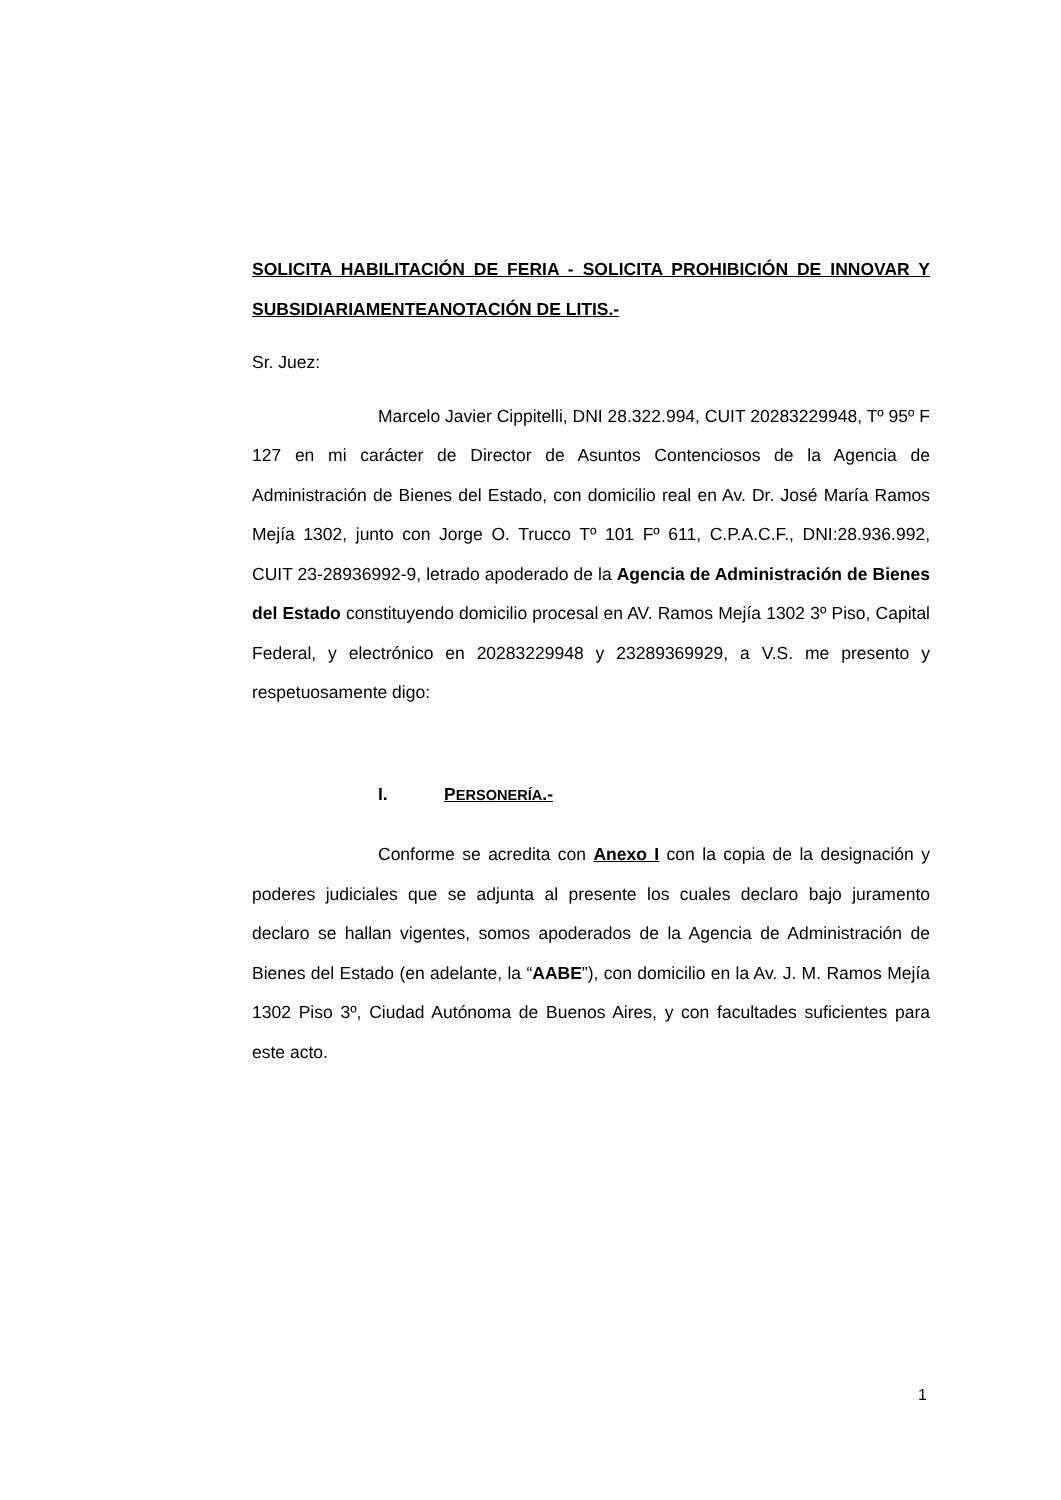SOLICITA HABILITACIÓN DE FERIA - SOLICITA PROHIBICIÓN DE INNOVAR Y SUBSIDIARIAMENTEANOTACIÓN DE LITIS.-
Sr. Juez:
Marcelo Javier Cippitelli, DNI 28.322.994, CUIT 20283229948, Tº 95º F 127 en mi carácter de Director de Asuntos Contenciosos de la Agencia de Administración de Bienes del Estado, con domicilio real en Av. Dr. José María Ramos Mejía 1302, junto con Jorge O. Trucco Tº 101 Fº 611, C.P.A.C.F., DNI:28.936.992, CUIT 23-28936992-9, letrado apoderado de la Agencia de Administración de Bienes del Estado constituyendo domicilio procesal en AV. Ramos Mejía 1302 3º Piso, Capital Federal, y electrónico en 20283229948 y 23289369929, a V.S. me presento y respetuosamente digo:
I. PERSONERÍA.-
Conforme se acredita con Anexo I con la copia de la designación y poderes judiciales que se adjunta al presente los cuales declaro bajo juramento declaro se hallan vigentes, somos apoderados de la Agencia de Administración de Bienes del Estado (en adelante, la “AABE”), con domicilio en la Av. J. M. Ramos Mejía 1302 Piso 3º, Ciudad Autónoma de Buenos Aires, y con facultades suficientes para este acto.
1